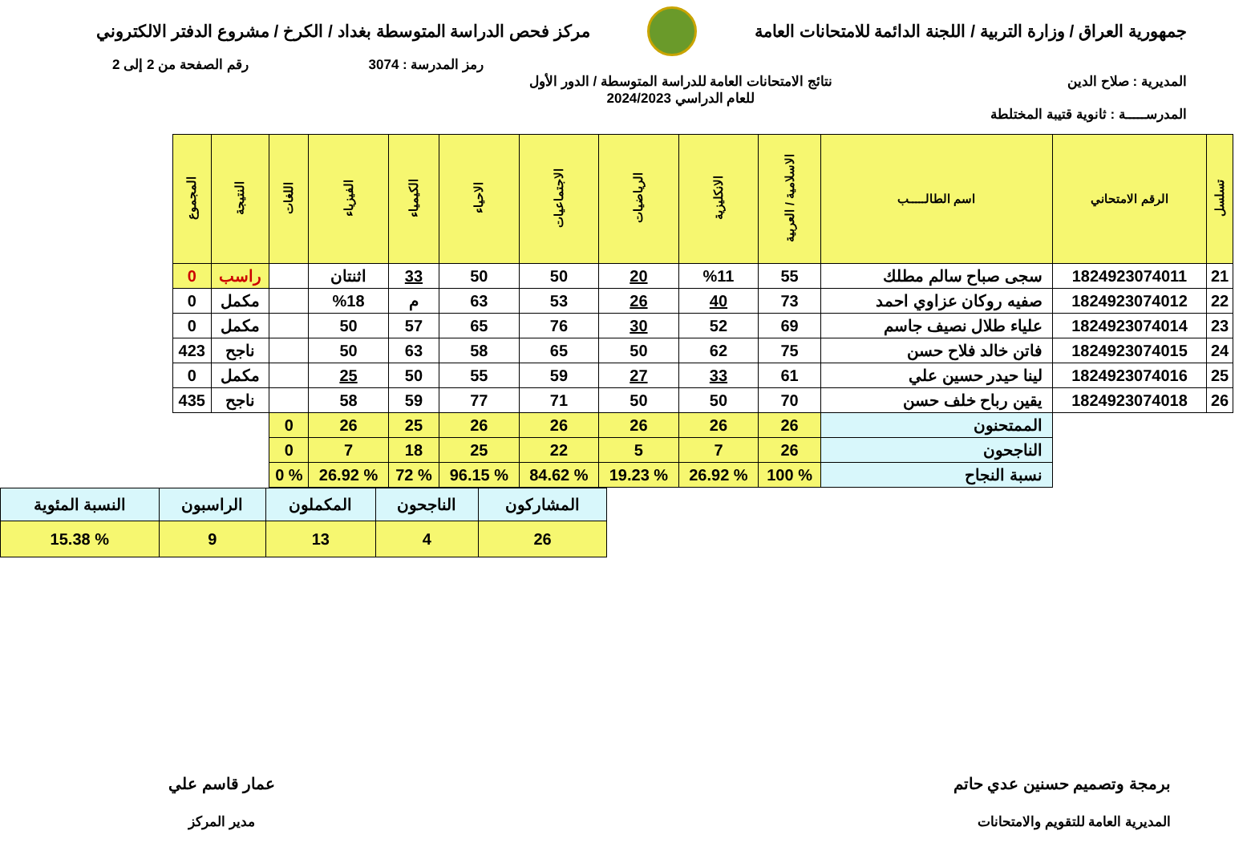جمهورية العراق / وزارة التربية / اللجنة الدائمة للامتحانات العامة
مركز فحص الدراسة المتوسطة بغداد / الكرخ / مشروع الدفتر الالكتروني
رمز المدرسة : 3074 رقم الصفحة من 2 إلى 2
المديرية : صلاح الدين
المدرســـــة : ثانوية قتيبة المختلطة
نتائج الامتحانات العامة للدراسة المتوسطة / الدور الأول
للعام الدراسي 2024/2023
| تسلسل | الرقم الامتحاني | اسم الطالـــــب | الاسلامية / العربية | الانكليزية | الرياضيات | الاجتماعيات | الاحياء | الكيمياء | الفيزياء | اللغات | النتيجة | المجموع |
| --- | --- | --- | --- | --- | --- | --- | --- | --- | --- | --- | --- | --- |
| 21 | 1824923074011 | سجى صباح سالم مطلك | 55 | %11 | 20 | 50 | 50 | 33 | اثنتان | | راسب | 0 |
| 22 | 1824923074012 | صفيه روكان عزاوي احمد | 73 | 40 | 26 | 53 | 63 | م | %18 | | مكمل | 0 |
| 23 | 1824923074014 | علياء طلال نصيف جاسم | 69 | 52 | 30 | 76 | 65 | 57 | 50 | | مكمل | 0 |
| 24 | 1824923074015 | فاتن خالد فلاح حسن | 75 | 62 | 50 | 65 | 58 | 63 | 50 | | ناجح | 423 |
| 25 | 1824923074016 | لينا حيدر حسين علي | 61 | 33 | 27 | 59 | 55 | 50 | 25 | | مكمل | 0 |
| 26 | 1824923074018 | يقين رباح خلف حسن | 70 | 50 | 50 | 71 | 77 | 59 | 58 | | ناجح | 435 |
| | | الممتحنون | 26 | 26 | 26 | 26 | 26 | 25 | 26 | 0 | | |
| | | الناجحون | 26 | 7 | 5 | 22 | 25 | 18 | 7 | 0 | | |
| | | نسبة النجاح | % 100 | % 26.92 | % 19.23 | % 84.62 | % 96.15 | % 72 | % 26.92 | % 0 | | |
| المشاركون | الناجحون | المكملون | الراسبون | النسبة المئوية |
| 26 | 4 | 13 | 9 | % 15.38 |
برمجة وتصميم حسنين عدي حاتم
المديرية العامة للتقويم والامتحانات
عمار قاسم علي
مدير المركز